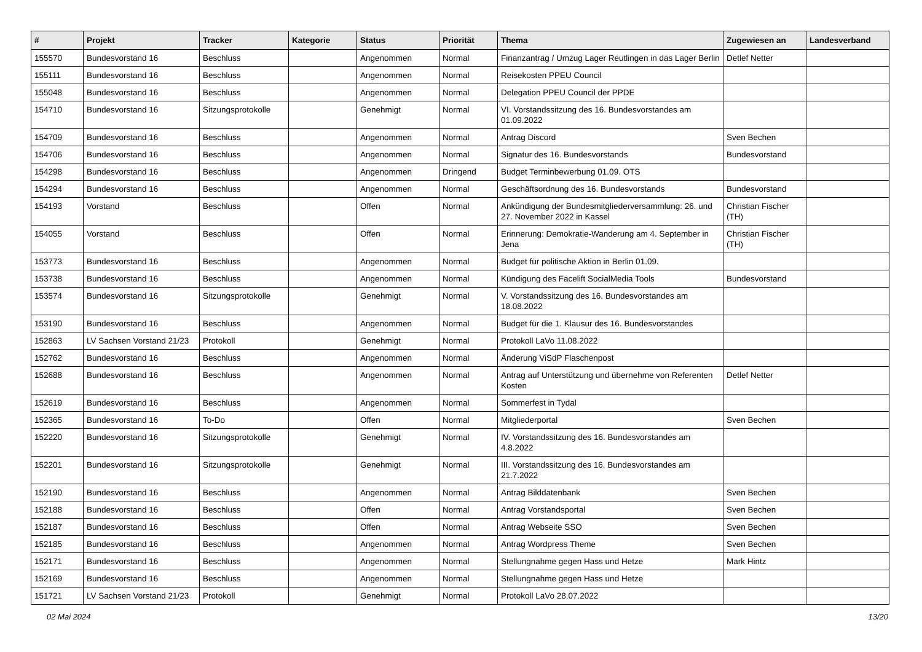| # | Projekt | Tracker | Kategorie | Status | Priorität | Thema | Zugewiesen an | Landesverband |
| --- | --- | --- | --- | --- | --- | --- | --- | --- |
| 155570 | Bundesvorstand 16 | Beschluss | | Angenommen | Normal | Finanzantrag / Umzug Lager Reutlingen in das Lager Berlin | Detlef Netter | |
| 155111 | Bundesvorstand 16 | Beschluss | | Angenommen | Normal | Reisekosten PPEU Council | | |
| 155048 | Bundesvorstand 16 | Beschluss | | Angenommen | Normal | Delegation PPEU Council der PPDE | | |
| 154710 | Bundesvorstand 16 | Sitzungsprotokolle | | Genehmigt | Normal | VI. Vorstandssitzung des 16. Bundesvorstandes am 01.09.2022 | | |
| 154709 | Bundesvorstand 16 | Beschluss | | Angenommen | Normal | Antrag Discord | Sven Bechen | |
| 154706 | Bundesvorstand 16 | Beschluss | | Angenommen | Normal | Signatur des 16. Bundesvorstands | Bundesvorstand | |
| 154298 | Bundesvorstand 16 | Beschluss | | Angenommen | Dringend | Budget Terminbewerbung 01.09. OTS | | |
| 154294 | Bundesvorstand 16 | Beschluss | | Angenommen | Normal | Geschäftsordnung des 16. Bundesvorstands | Bundesvorstand | |
| 154193 | Vorstand | Beschluss | | Offen | Normal | Ankündigung der Bundesmitgliederversammlung: 26. und 27. November 2022 in Kassel | Christian Fischer (TH) | |
| 154055 | Vorstand | Beschluss | | Offen | Normal | Erinnerung: Demokratie-Wanderung am 4. September in Jena | Christian Fischer (TH) | |
| 153773 | Bundesvorstand 16 | Beschluss | | Angenommen | Normal | Budget für politische Aktion in Berlin 01.09. | | |
| 153738 | Bundesvorstand 16 | Beschluss | | Angenommen | Normal | Kündigung des Facelift SocialMedia Tools | Bundesvorstand | |
| 153574 | Bundesvorstand 16 | Sitzungsprotokolle | | Genehmigt | Normal | V. Vorstandssitzung des 16. Bundesvorstandes am 18.08.2022 | | |
| 153190 | Bundesvorstand 16 | Beschluss | | Angenommen | Normal | Budget für die 1. Klausur des 16. Bundesvorstandes | | |
| 152863 | LV Sachsen Vorstand 21/23 | Protokoll | | Genehmigt | Normal | Protokoll LaVo 11.08.2022 | | |
| 152762 | Bundesvorstand 16 | Beschluss | | Angenommen | Normal | Änderung ViSdP Flaschenpost | | |
| 152688 | Bundesvorstand 16 | Beschluss | | Angenommen | Normal | Antrag auf Unterstützung und übernehme von Referenten Kosten | Detlef Netter | |
| 152619 | Bundesvorstand 16 | Beschluss | | Angenommen | Normal | Sommerfest in Tydal | | |
| 152365 | Bundesvorstand 16 | To-Do | | Offen | Normal | Mitgliederportal | Sven Bechen | |
| 152220 | Bundesvorstand 16 | Sitzungsprotokolle | | Genehmigt | Normal | IV. Vorstandssitzung des 16. Bundesvorstandes am 4.8.2022 | | |
| 152201 | Bundesvorstand 16 | Sitzungsprotokolle | | Genehmigt | Normal | III. Vorstandssitzung des 16. Bundesvorstandes am 21.7.2022 | | |
| 152190 | Bundesvorstand 16 | Beschluss | | Angenommen | Normal | Antrag Bilddatenbank | Sven Bechen | |
| 152188 | Bundesvorstand 16 | Beschluss | | Offen | Normal | Antrag Vorstandsportal | Sven Bechen | |
| 152187 | Bundesvorstand 16 | Beschluss | | Offen | Normal | Antrag Webseite SSO | Sven Bechen | |
| 152185 | Bundesvorstand 16 | Beschluss | | Angenommen | Normal | Antrag Wordpress Theme | Sven Bechen | |
| 152171 | Bundesvorstand 16 | Beschluss | | Angenommen | Normal | Stellungnahme gegen Hass und Hetze | Mark Hintz | |
| 152169 | Bundesvorstand 16 | Beschluss | | Angenommen | Normal | Stellungnahme gegen Hass und Hetze | | |
| 151721 | LV Sachsen Vorstand 21/23 | Protokoll | | Genehmigt | Normal | Protokoll LaVo 28.07.2022 | | |
02 Mai 2024 13/20